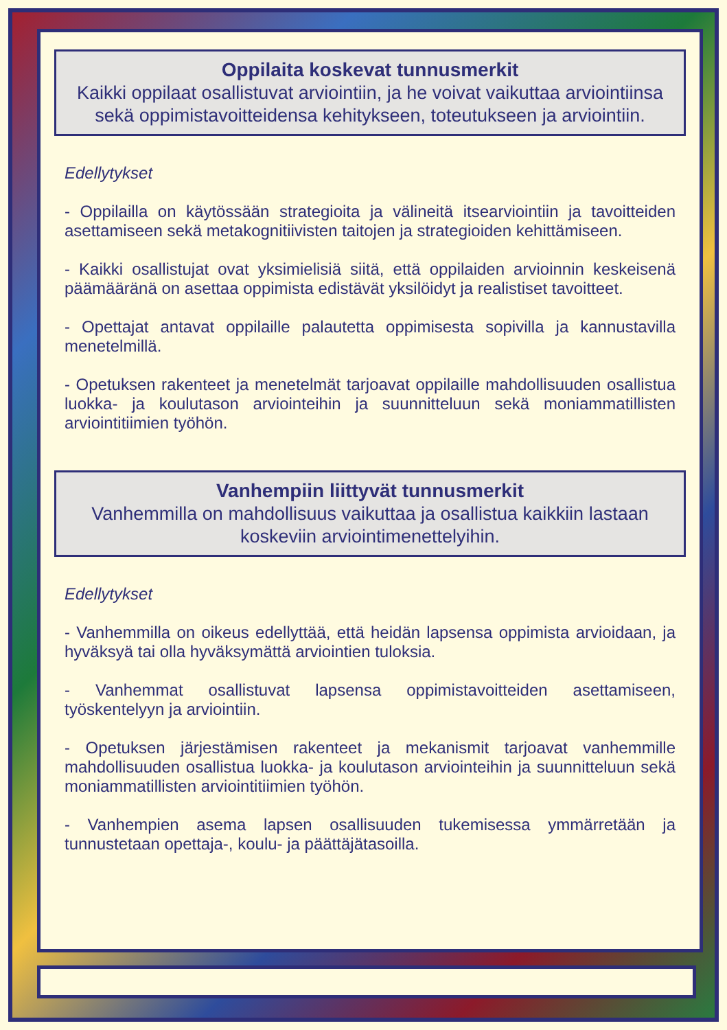Oppilaita koskevat tunnusmerkit
Kaikki oppilaat osallistuvat arviointiin, ja he voivat vaikuttaa arviointiinsa sekä oppimistavoitteidensa kehitykseen, toteutukseen ja arviointiin.
Edellytykset
- Oppilailla on käytössään strategioita ja välineitä itsearviointiin ja tavoitteiden asettamiseen sekä metakognitiivisten taitojen ja strategioiden kehittämiseen.
- Kaikki osallistujat ovat yksimielisiä siitä, että oppilaiden arvioinnin keskeisenä päämääränä on asettaa oppimista edistävät yksilöidyt ja realistiset tavoitteet.
- Opettajat antavat oppilaille palautetta oppimisesta sopivilla ja kannustavilla menetelmillä.
- Opetuksen rakenteet ja menetelmät tarjoavat oppilaille mahdollisuuden osallistua luokka- ja koulutason arviointeihin ja suunnitteluun sekä moniammatillisten arviointitiimien työhön.
Vanhempiin liittyvät tunnusmerkit
Vanhemmilla on mahdollisuus vaikuttaa ja osallistua kaikkiin lastaan koskeviin arviointimenettelyihin.
Edellytykset
- Vanhemmilla on oikeus edellyttää, että heidän lapsensa oppimista arvioidaan, ja hyväksyä tai olla hyväksymättä arviointien tuloksia.
- Vanhemmat osallistuvat lapsensa oppimistavoitteiden asettamiseen, työskentelyyn ja arviointiin.
- Opetuksen järjestämisen rakenteet ja mekanismit tarjoavat vanhemmille mahdollisuuden osallistua luokka- ja koulutason arviointeihin ja suunnitteluun sekä moniammatillisten arviointitiimien työhön.
- Vanhempien asema lapsen osallisuuden tukemisessa ymmärretään ja tunnustetaan opettaja-, koulu- ja päättäjätasoilla.